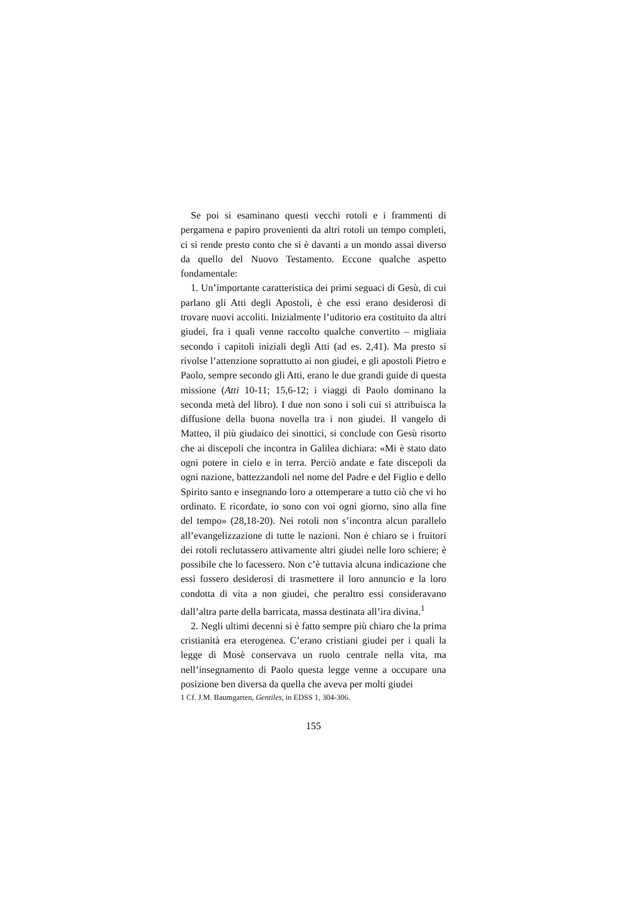Se poi si esaminano questi vecchi rotoli e i frammenti di pergamena e papiro provenienti da altri rotoli un tempo completi, ci si rende presto conto che si è davanti a un mondo assai diverso da quello del Nuovo Testamento. Eccone qualche aspetto fondamentale:
1. Un’importante caratteristica dei primi seguaci di Gesù, di cui parlano gli Atti degli Apostoli, è che essi erano desiderosi di trovare nuovi accoliti. Inizialmente l’uditorio era costituito da altri giudei, fra i quali venne raccolto qualche convertito – migliaia secondo i capitoli iniziali degli Atti (ad es. 2,41). Ma presto si rivolse l’attenzione soprattutto ai non giudei, e gli apostoli Pietro e Paolo, sempre secondo gli Atti, erano le due grandi guide di questa missione (Atti 10-11; 15,6-12; i viaggi di Paolo dominano la seconda metà del libro). I due non sono i soli cui si attribuisca la diffusione della buona novella tra i non giudei. Il vangelo di Matteo, il più giudaico dei sinottici, si conclude con Gesù risorto che ai discepoli che incontra in Galilea dichiara: «Mi è stato dato ogni potere in cielo e in terra. Perciò andate e fate discepoli da ogni nazione, battezzandoli nel nome del Padre e del Figlio e dello Spirito santo e insegnando loro a ottemperare a tutto ciò che vi ho ordinato. E ricordate, io sono con voi ogni giorno, sino alla fine del tempo» (28,18-20). Nei rotoli non s’incontra alcun parallelo all’evangelizzazione di tutte le nazioni. Non è chiaro se i fruitori dei rotoli reclutassero attivamente altri giudei nelle loro schiere; è possibile che lo facessero. Non c’è tuttavia alcuna indicazione che essi fossero desiderosi di trasmettere il loro annuncio e la loro condotta di vita a non giudei, che peraltro essi consideravano dall’altra parte della barricata, massa destinata all’ira divina.<sup>1</sup>
2. Negli ultimi decenni si è fatto sempre più chiaro che la prima cristianità era eterogenea. C’erano cristiani giudei per i quali la legge di Mosè conservava un ruolo centrale nella vita, ma nell’insegnamento di Paolo questa legge venne a occupare una posizione ben diversa da quella che aveva per molti giudei
1 Cf. J.M. Baumgarten, Gentiles, in EDSS 1, 304-306.
155